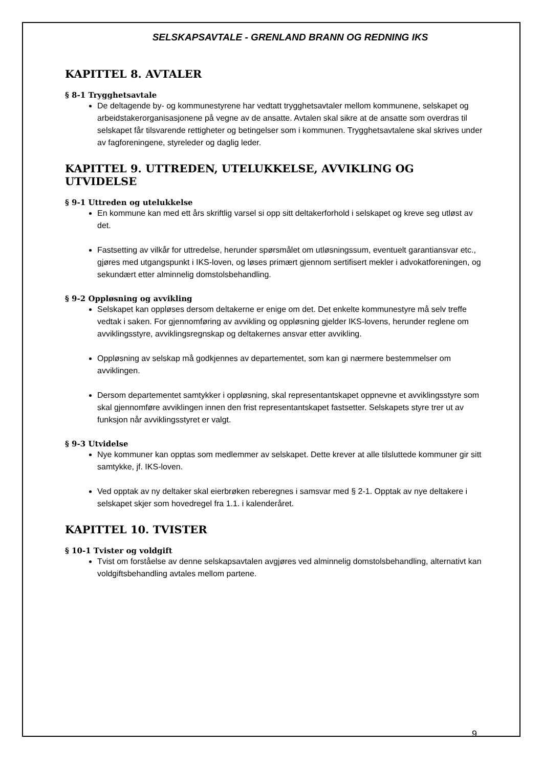SELSKAPSAVTALE - GRENLAND BRANN OG REDNING IKS
KAPITTEL 8. AVTALER
§ 8-1 Trygghetsavtale
De deltagende by- og kommunestyrene har vedtatt trygghetsavtaler mellom kommunene, selskapet og arbeidstakerorganisasjonene på vegne av de ansatte. Avtalen skal sikre at de ansatte som overdras til selskapet får tilsvarende rettigheter og betingelser som i kommunen. Trygghetsavtalene skal skrives under av fagforeningene, styreleder og daglig leder.
KAPITTEL 9. UTTREDEN, UTELUKKELSE, AVVIKLING OG UTVIDELSE
§ 9-1 Uttreden og utelukkelse
En kommune kan med ett års skriftlig varsel si opp sitt deltakerforhold i selskapet og kreve seg utløst av det.
Fastsetting av vilkår for uttredelse, herunder spørsmålet om utløsningssum, eventuelt garantiansvar etc., gjøres med utgangspunkt i IKS-loven, og løses primært gjennom sertifisert mekler i advokatforeningen, og sekundært etter alminnelig domstolsbehandling.
§ 9-2 Oppløsning og avvikling
Selskapet kan oppløses dersom deltakerne er enige om det. Det enkelte kommunestyre må selv treffe vedtak i saken. For gjennomføring av avvikling og oppløsning gjelder IKS-lovens, herunder reglene om avviklingsstyre, avviklingsregnskap og deltakernes ansvar etter avvikling.
Oppløsning av selskap må godkjennes av departementet, som kan gi nærmere bestemmelser om avviklingen.
Dersom departementet samtykker i oppløsning, skal representantskapet oppnevne et avviklingsstyre som skal gjennomføre avviklingen innen den frist representantskapet fastsetter. Selskapets styre trer ut av funksjon når avviklingsstyret er valgt.
§ 9-3 Utvidelse
Nye kommuner kan opptas som medlemmer av selskapet. Dette krever at alle tilsluttede kommuner gir sitt samtykke, jf. IKS-loven.
Ved opptak av ny deltaker skal eierbrøken reberegnes i samsvar med § 2-1. Opptak av nye deltakere i selskapet skjer som hovedregel fra 1.1. i kalenderåret.
KAPITTEL 10. TVISTER
§ 10-1 Tvister og voldgift
Tvist om forståelse av denne selskapsavtalen avgjøres ved alminnelig domstolsbehandling, alternativt kan voldgiftsbehandling avtales mellom partene.
9